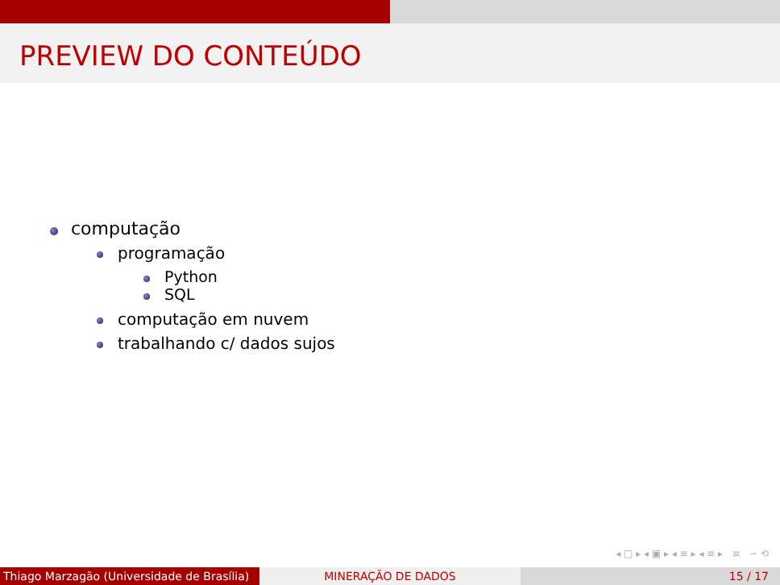PREVIEW DO CONTEÚDO
computação
programação
Python
SQL
computação em nuvem
trabalhando c/ dados sujos
◂ □ ▸ ◂ ▣ ▸ ◂ ≡ ▸ ◂ ≡ ▸ ≡ ∽ ⟲
Thiago Marzagão (Universidade de Brasília)
MINERAÇÃO DE DADOS 15 / 17